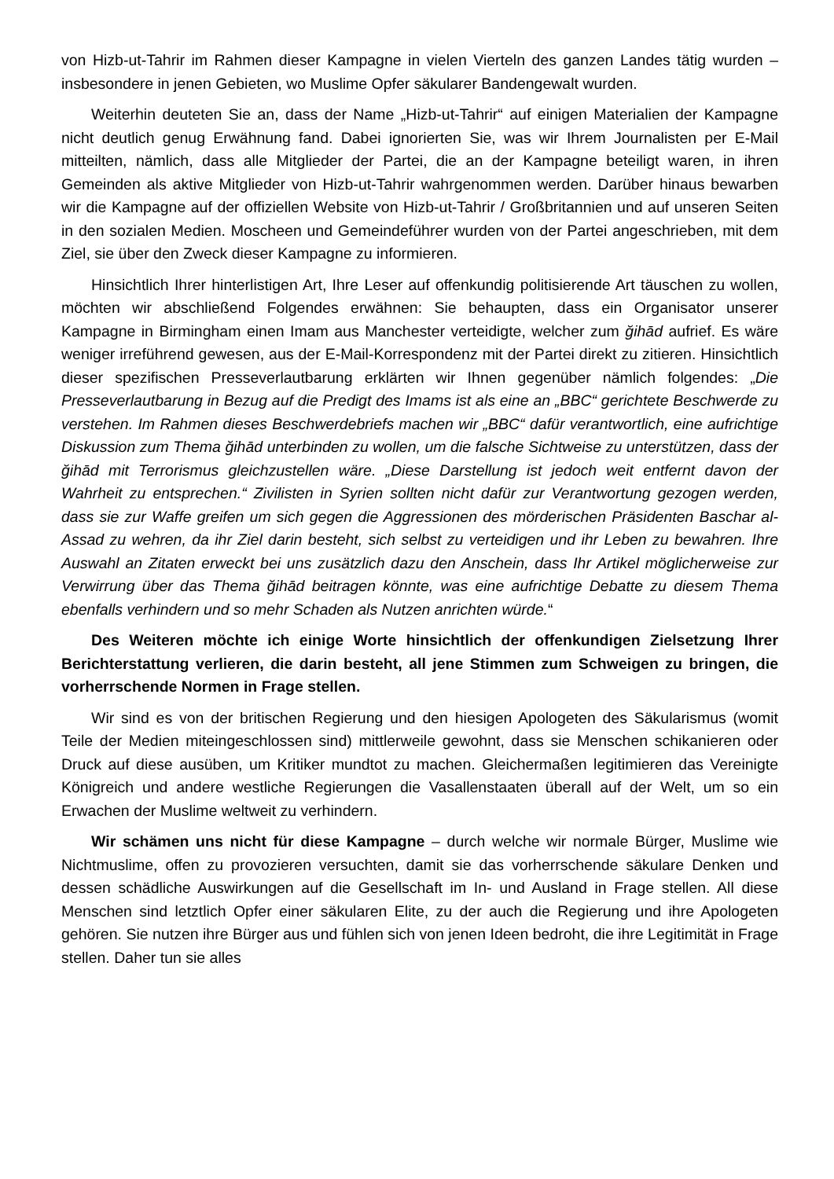von Hizb-ut-Tahrir im Rahmen dieser Kampagne in vielen Vierteln des ganzen Landes tätig wurden – insbesondere in jenen Gebieten, wo Muslime Opfer säkularer Bandengewalt wurden.
Weiterhin deuteten Sie an, dass der Name „Hizb-ut-Tahrir“ auf einigen Materialien der Kampagne nicht deutlich genug Erwähnung fand. Dabei ignorierten Sie, was wir Ihrem Journalisten per E-Mail mitteilten, nämlich, dass alle Mitglieder der Partei, die an der Kampagne beteiligt waren, in ihren Gemeinden als aktive Mitglieder von Hizb-ut-Tahrir wahrgenommen werden. Darüber hinaus bewarben wir die Kampagne auf der offiziellen Website von Hizb-ut-Tahrir / Großbritannien und auf unseren Seiten in den sozialen Medien. Moscheen und Gemeindeführer wurden von der Partei angeschrieben, mit dem Ziel, sie über den Zweck dieser Kampagne zu informieren.
Hinsichtlich Ihrer hinterlistigen Art, Ihre Leser auf offenkundig politisierende Art täuschen zu wollen, möchten wir abschließend Folgendes erwähnen: Sie behaupten, dass ein Organisator unserer Kampagne in Birmingham einen Imam aus Manchester verteidigte, welcher zum ğihād aufrief. Es wäre weniger irreführend gewesen, aus der E-Mail-Korrespondenz mit der Partei direkt zu zitieren. Hinsichtlich dieser spezifischen Presseverlautbarung erklärten wir Ihnen gegenüber nämlich folgendes: „Die Presseverlautbarung in Bezug auf die Predigt des Imams ist als eine an „BBC“ gerichtete Beschwerde zu verstehen. Im Rahmen dieses Beschwerdebriefs machen wir „BBC“ dafür verantwortlich, eine aufrichtige Diskussion zum Thema ğihād unterbinden zu wollen, um die falsche Sichtweise zu unterstützen, dass der ğihād mit Terrorismus gleichzustellen wäre. „Diese Darstellung ist jedoch weit entfernt davon der Wahrheit zu entsprechen.“ Zivilisten in Syrien sollten nicht dafür zur Verantwortung gezogen werden, dass sie zur Waffe greifen um sich gegen die Aggressionen des mörderischen Präsidenten Baschar al-Assad zu wehren, da ihr Ziel darin besteht, sich selbst zu verteidigen und ihr Leben zu bewahren. Ihre Auswahl an Zitaten erweckt bei uns zusätzlich dazu den Anschein, dass Ihr Artikel möglicherweise zur Verwirrung über das Thema ğihād beitragen könnte, was eine aufrichtige Debatte zu diesem Thema ebenfalls verhindern und so mehr Schaden als Nutzen anrichten würde.“
Des Weiteren möchte ich einige Worte hinsichtlich der offenkundigen Zielsetzung Ihrer Berichterstattung verlieren, die darin besteht, all jene Stimmen zum Schweigen zu bringen, die vorherrschende Normen in Frage stellen.
Wir sind es von der britischen Regierung und den hiesigen Apologeten des Säkularismus (womit Teile der Medien miteingeschlossen sind) mittlerweile gewohnt, dass sie Menschen schikanieren oder Druck auf diese ausüben, um Kritiker mundtot zu machen. Gleichermaßen legitimieren das Vereinigte Königreich und andere westliche Regierungen die Vasallenstaaten überall auf der Welt, um so ein Erwachen der Muslime weltweit zu verhindern.
Wir schämen uns nicht für diese Kampagne – durch welche wir normale Bürger, Muslime wie Nichtmuslime, offen zu provozieren versuchten, damit sie das vorherrschende säkulare Denken und dessen schädliche Auswirkungen auf die Gesellschaft im In- und Ausland in Frage stellen. All diese Menschen sind letztlich Opfer einer säkularen Elite, zu der auch die Regierung und ihre Apologeten gehören. Sie nutzen ihre Bürger aus und fühlen sich von jenen Ideen bedroht, die ihre Legitimität in Frage stellen. Daher tun sie alles